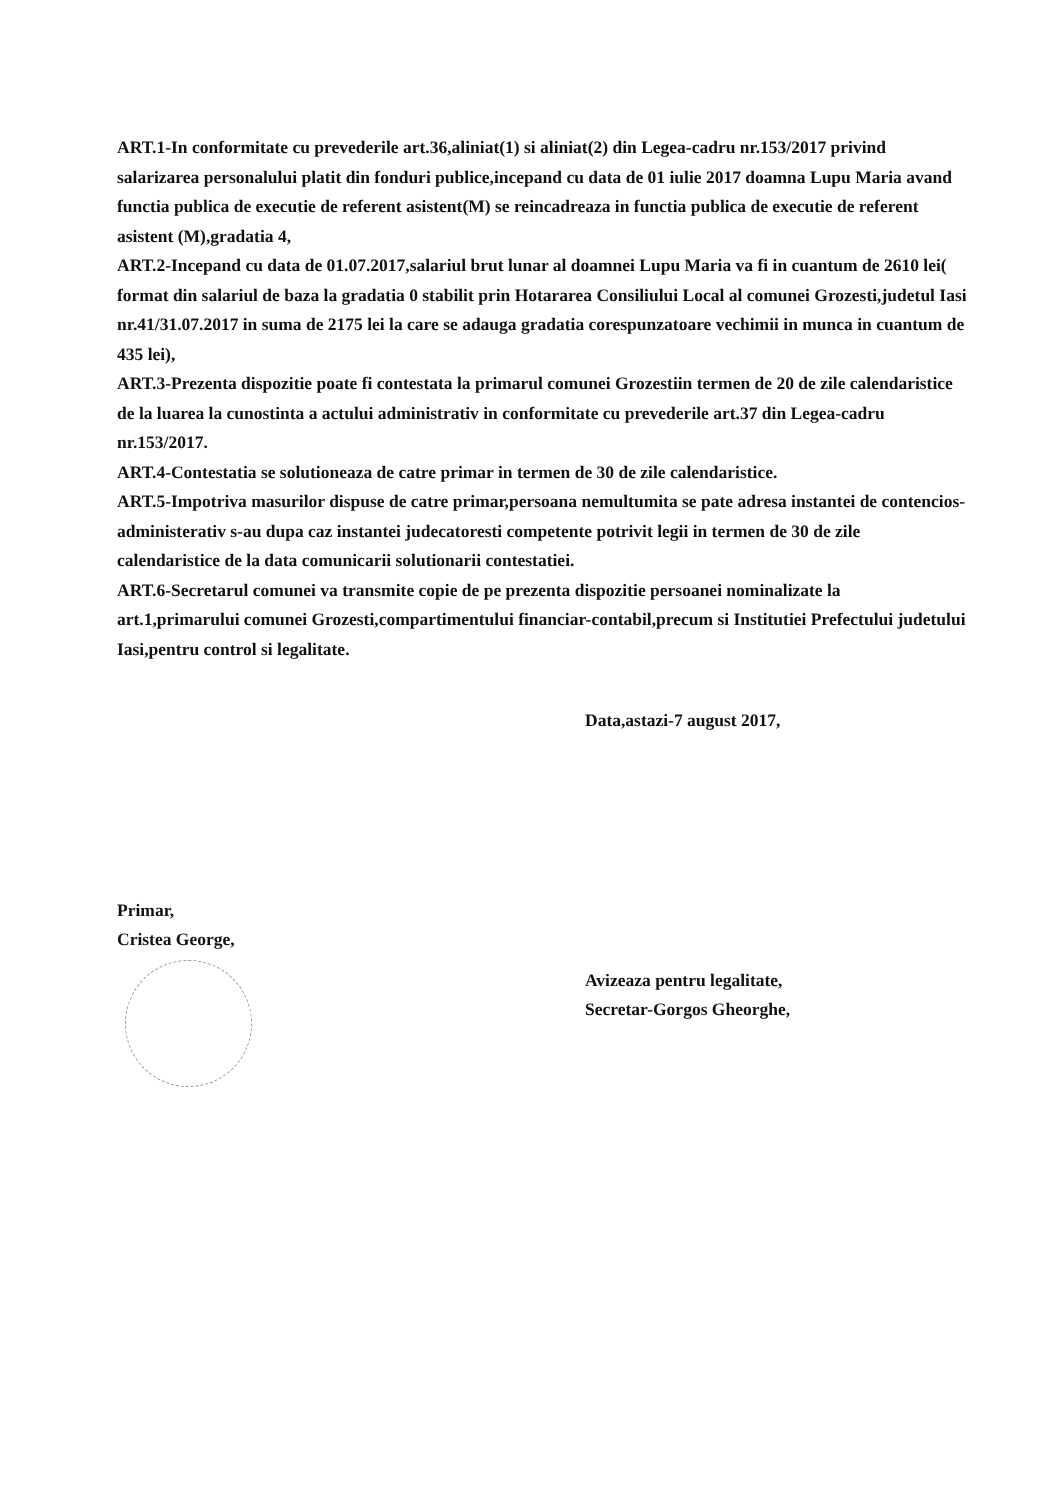ART.1-In conformitate cu prevederile art.36,aliniat(1) si aliniat(2) din Legea-cadru nr.153/2017 privind salarizarea personalului platit din fonduri publice,incepand cu data de 01 iulie 2017 doamna Lupu Maria avand functia publica de executie de referent asistent(M) se reincadreaza in functia publica de executie de referent asistent (M),gradatia 4,
ART.2-Incepand cu data de 01.07.2017,salariul brut lunar al doamnei Lupu Maria va fi in cuantum de 2610 lei( format din salariul de baza la gradatia 0 stabilit prin Hotararea Consiliului Local al comunei Grozesti,judetul Iasi nr.41/31.07.2017 in suma de 2175 lei la care se adauga gradatia corespunzatoare vechimii in munca in cuantum de 435 lei),
ART.3-Prezenta dispozitie poate fi contestata la primarul comunei Grozestiin termen de 20 de zile calendaristice de la luarea la cunostinta a actului administrativ in conformitate cu prevederile art.37 din Legea-cadru nr.153/2017.
ART.4-Contestatia se solutioneaza de catre primar in termen de 30 de zile calendaristice.
ART.5-Impotriva masurilor dispuse de catre primar,persoana nemultumita se pate adresa instantei de contencios-administerativ s-au dupa caz instantei judecatoresti competente potrivit legii in termen de 30 de zile calendaristice de la data comunicarii solutionarii contestatiei.
ART.6-Secretarul comunei va transmite copie de pe prezenta dispozitie persoanei nominalizate la art.1,primarului comunei Grozesti,compartimentului financiar-contabil,precum si Institutiei Prefectului judetului Iasi,pentru control si legalitate.
Data,astazi-7 august 2017,
Primar,
Cristea George,
Avizeaza pentru legalitate,
Secretar-Gorgos Gheorghe,